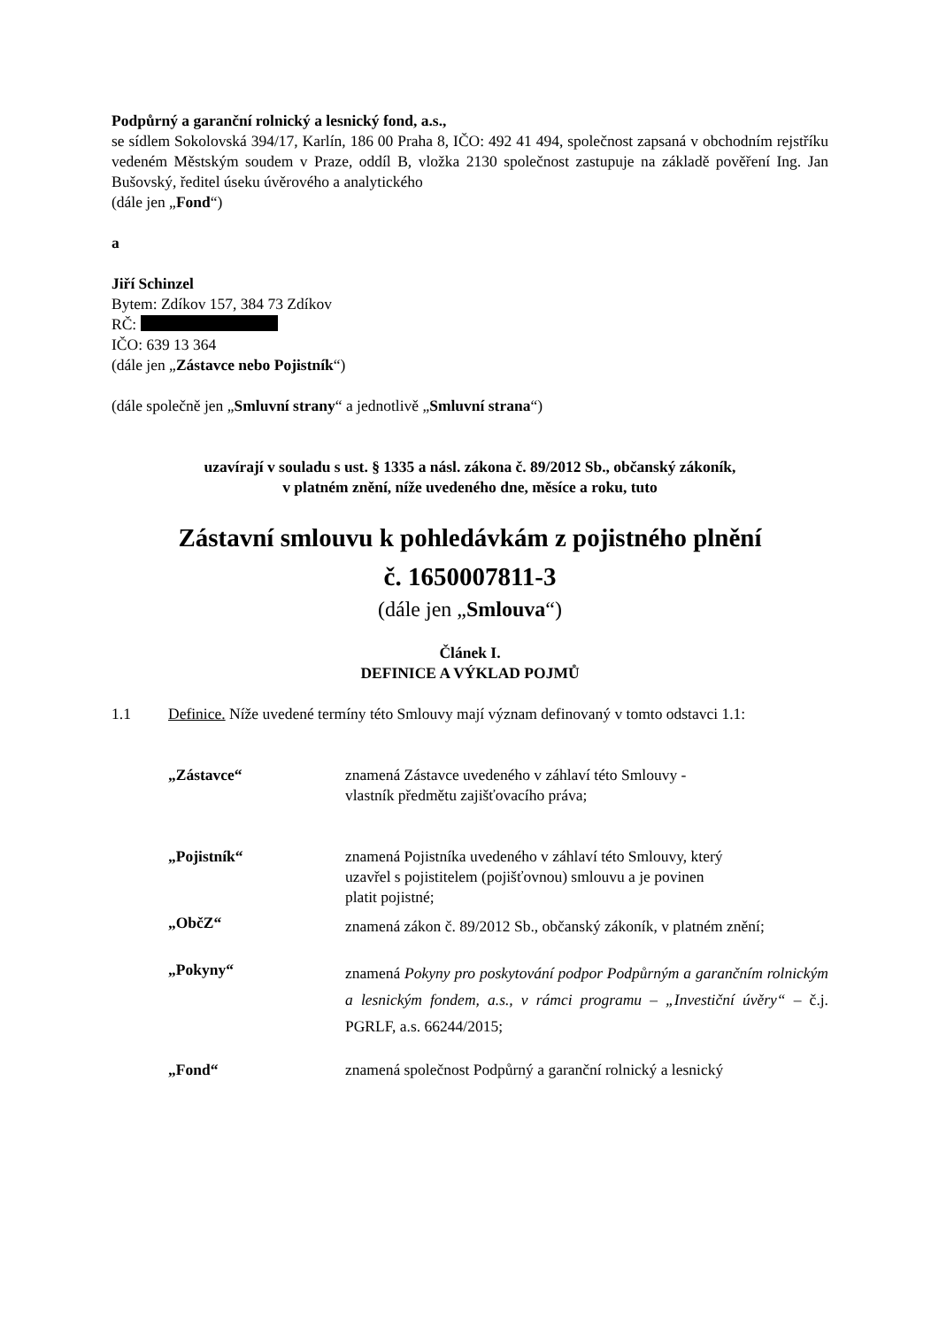Podpůrný a garanční rolnický a lesnický fond, a.s.,
se sídlem Sokolovská 394/17, Karlín, 186 00 Praha 8, IČO: 492 41 494, společnost zapsaná v obchodním rejstříku vedeném Městským soudem v Praze, oddíl B, vložka 2130 společnost zastupuje na základě pověření Ing. Jan Bušovský, ředitel úseku úvěrového a analytického
(dále jen „Fond“)
a
Jiří Schinzel
Bytem: Zdíkov 157, 384 73 Zdíkov
RČ:
IČO: 639 13 364
(dále jen „Zástavce nebo Pojistník“)
(dále společně jen „Smluvní strany“ a jednotlivě „Smluvní strana“)
uzavírají v souladu s ust. § 1335 a násl. zákona č. 89/2012 Sb., občanský zákoník,
v platném znění, níže uvedeného dne, měsíce a roku, tuto
Zástavní smlouvu k pohledávkám z pojistného plnění
č. 1650007811-3
(dále jen „Smlouva“)
Článek I.
DEFINICE A VÝKLAD POJMŮ
1.1 Definice. Níže uvedené termíny této Smlouvy mají význam definovaný v tomto odstavci 1.1:
„Zástavce“ znamená Zástavce uvedeného v záhlaví této Smlouvy -
vlastník předmětu zajišťovacího práva;
„Pojistník“ znamená Pojistníka uvedeného v záhlaví této Smlouvy, který
uzavřel s pojistitelem (pojišťovnou) smlouvu a je povinen
platit pojistné;
„ObčZ“
znamená zákon č. 89/2012 Sb., občanský zákoník, v platném znění;
„Pokyny“
znamená Pokyny pro poskytování podpor Podpůrným a garančním rolnickým a lesnickým fondem, a.s., v rámci programu – „Investiční úvěry“ – č.j. PGRLF, a.s. 66244/2015;
„Fond“ znamená společnost Podpůrný a garanční rolnický a lesnický